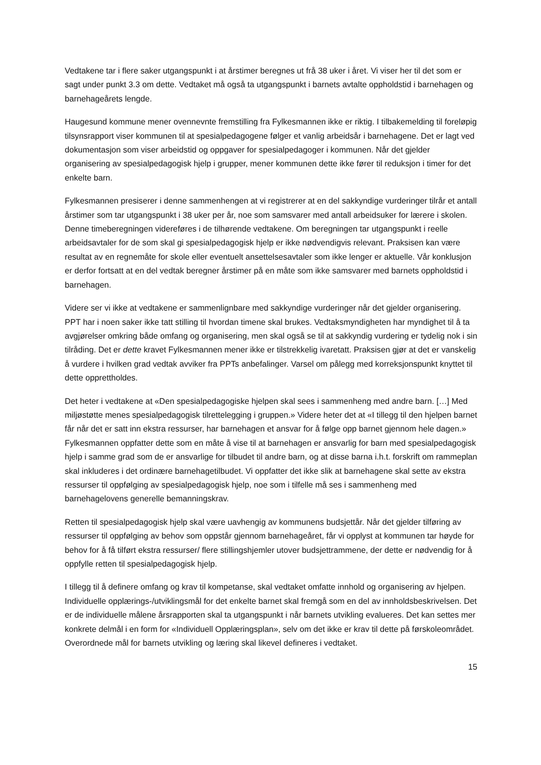Vedtakene tar i flere saker utgangspunkt i at årstimer beregnes ut frå 38 uker i året. Vi viser her til det som er sagt under punkt 3.3 om dette. Vedtaket må også ta utgangspunkt i barnets avtalte oppholdstid i barnehagen og barnehageårets lengde.
Haugesund kommune mener ovennevnte fremstilling fra Fylkesmannen ikke er riktig. I tilbakemelding til foreløpig tilsynsrapport viser kommunen til at spesialpedagogene følger et vanlig arbeidsår i barnehagene. Det er lagt ved dokumentasjon som viser arbeidstid og oppgaver for spesialpedagoger i kommunen. Når det gjelder organisering av spesialpedagogisk hjelp i grupper, mener kommunen dette ikke fører til reduksjon i timer for det enkelte barn.
Fylkesmannen presiserer i denne sammenhengen at vi registrerer at en del sakkyndige vurderinger tilrår et antall årstimer som tar utgangspunkt i 38 uker per år, noe som samsvarer med antall arbeidsuker for lærere i skolen. Denne timeberegningen videreføres i de tilhørende vedtakene. Om beregningen tar utgangspunkt i reelle arbeidsavtaler for de som skal gi spesialpedagogisk hjelp er ikke nødvendigvis relevant. Praksisen kan være resultat av en regnemåte for skole eller eventuelt ansettelsesavtaler som ikke lenger er aktuelle. Vår konklusjon er derfor fortsatt at en del vedtak beregner årstimer på en måte som ikke samsvarer med barnets oppholdstid i barnehagen.
Videre ser vi ikke at vedtakene er sammenlignbare med sakkyndige vurderinger når det gjelder organisering. PPT har i noen saker ikke tatt stilling til hvordan timene skal brukes. Vedtaksmyndigheten har myndighet til å ta avgjørelser omkring både omfang og organisering, men skal også se til at sakkyndig vurdering er tydelig nok i sin tilråding. Det er dette kravet Fylkesmannen mener ikke er tilstrekkelig ivaretatt. Praksisen gjør at det er vanskelig å vurdere i hvilken grad vedtak avviker fra PPTs anbefalinger. Varsel om pålegg med korreksjonspunkt knyttet til dette opprettholdes.
Det heter i vedtakene at «Den spesialpedagogiske hjelpen skal sees i sammenheng med andre barn. […] Med miljøstøtte menes spesialpedagogisk tilrettelegging i gruppen.» Videre heter det at «I tillegg til den hjelpen barnet får når det er satt inn ekstra ressurser, har barnehagen et ansvar for å følge opp barnet gjennom hele dagen.» Fylkesmannen oppfatter dette som en måte å vise til at barnehagen er ansvarlig for barn med spesialpedagogisk hjelp i samme grad som de er ansvarlige for tilbudet til andre barn, og at disse barna i.h.t. forskrift om rammeplan skal inkluderes i det ordinære barnehagetilbudet. Vi oppfatter det ikke slik at barnehagene skal sette av ekstra ressurser til oppfølging av spesialpedagogisk hjelp, noe som i tilfelle må ses i sammenheng med barnehagelovens generelle bemanningskrav.
Retten til spesialpedagogisk hjelp skal være uavhengig av kommunens budsjettår. Når det gjelder tilføring av ressurser til oppfølging av behov som oppstår gjennom barnehageåret, får vi opplyst at kommunen tar høyde for behov for å få tilført ekstra ressurser/ flere stillingshjemler utover budsjettrammene, der dette er nødvendig for å oppfylle retten til spesialpedagogisk hjelp.
I tillegg til å definere omfang og krav til kompetanse, skal vedtaket omfatte innhold og organisering av hjelpen. Individuelle opplærings-/utviklingsmål for det enkelte barnet skal fremgå som en del av innholdsbeskrivelsen. Det er de individuelle målene årsrapporten skal ta utgangspunkt i når barnets utvikling evalueres. Det kan settes mer konkrete delmål i en form for «Individuell Opplæringsplan», selv om det ikke er krav til dette på førskoleområdet. Overordnede mål for barnets utvikling og læring skal likevel defineres i vedtaket.
15